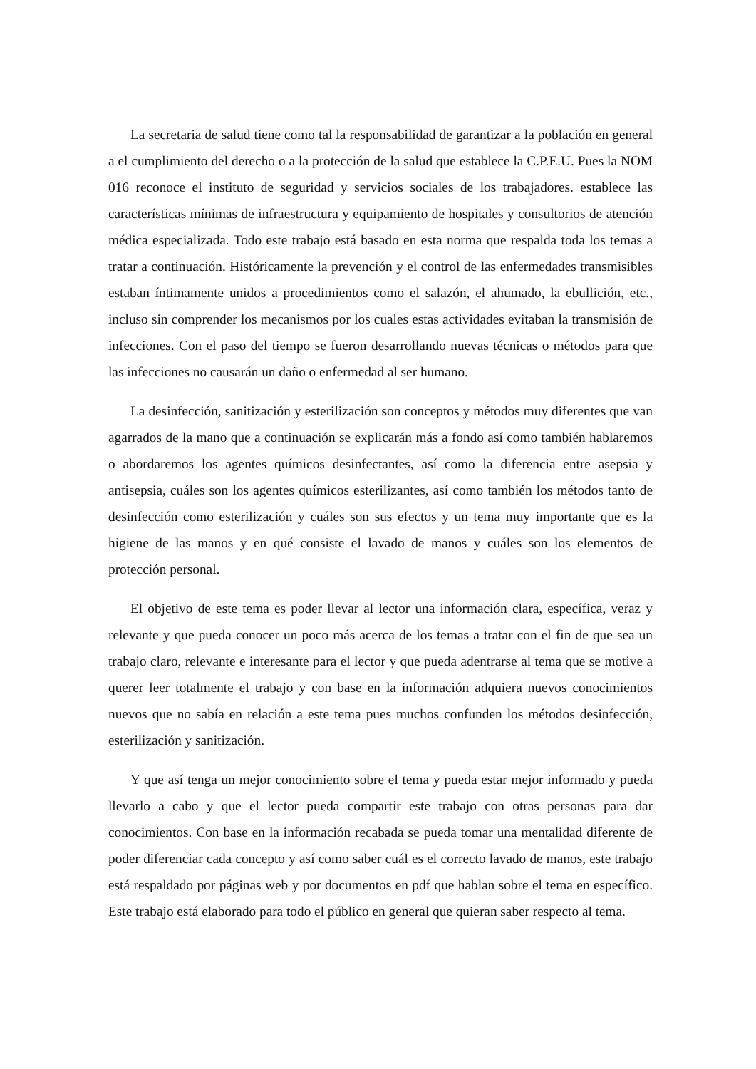La secretaria de salud tiene como tal la responsabilidad de garantizar a la población en general a el cumplimiento del derecho o a la protección de la salud que establece la C.P.E.U. Pues la NOM 016 reconoce el instituto de seguridad y servicios sociales de los trabajadores. establece las características mínimas de infraestructura y equipamiento de hospitales y consultorios de atención médica especializada. Todo este trabajo está basado en esta norma que respalda toda los temas a tratar a continuación. Históricamente la prevención y el control de las enfermedades transmisibles estaban íntimamente unidos a procedimientos como el salazón, el ahumado, la ebullición, etc., incluso sin comprender los mecanismos por los cuales estas actividades evitaban la transmisión de infecciones. Con el paso del tiempo se fueron desarrollando nuevas técnicas o métodos para que las infecciones no causarán un daño o enfermedad al ser humano.
La desinfección, sanitización y esterilización son conceptos y métodos muy diferentes que van agarrados de la mano que a continuación se explicarán más a fondo así como también hablaremos o abordaremos los agentes químicos desinfectantes, así como la diferencia entre asepsia y antisepsia, cuáles son los agentes químicos esterilizantes, así como también los métodos tanto de desinfección como esterilización y cuáles son sus efectos y un tema muy importante que es la higiene de las manos y en qué consiste el lavado de manos y cuáles son los elementos de protección personal.
El objetivo de este tema es poder llevar al lector una información clara, específica, veraz y relevante y que pueda conocer un poco más acerca de los temas a tratar con el fin de que sea un trabajo claro, relevante e interesante para el lector y que pueda adentrarse al tema que se motive a querer leer totalmente el trabajo y con base en la información adquiera nuevos conocimientos nuevos que no sabía en relación a este tema pues muchos confunden los métodos desinfección, esterilización y sanitización.
Y que así tenga un mejor conocimiento sobre el tema y pueda estar mejor informado y pueda llevarlo a cabo y que el lector pueda compartir este trabajo con otras personas para dar conocimientos. Con base en la información recabada se pueda tomar una mentalidad diferente de poder diferenciar cada concepto y así como saber cuál es el correcto lavado de manos, este trabajo está respaldado por páginas web y por documentos en pdf que hablan sobre el tema en específico. Este trabajo está elaborado para todo el público en general que quieran saber respecto al tema.